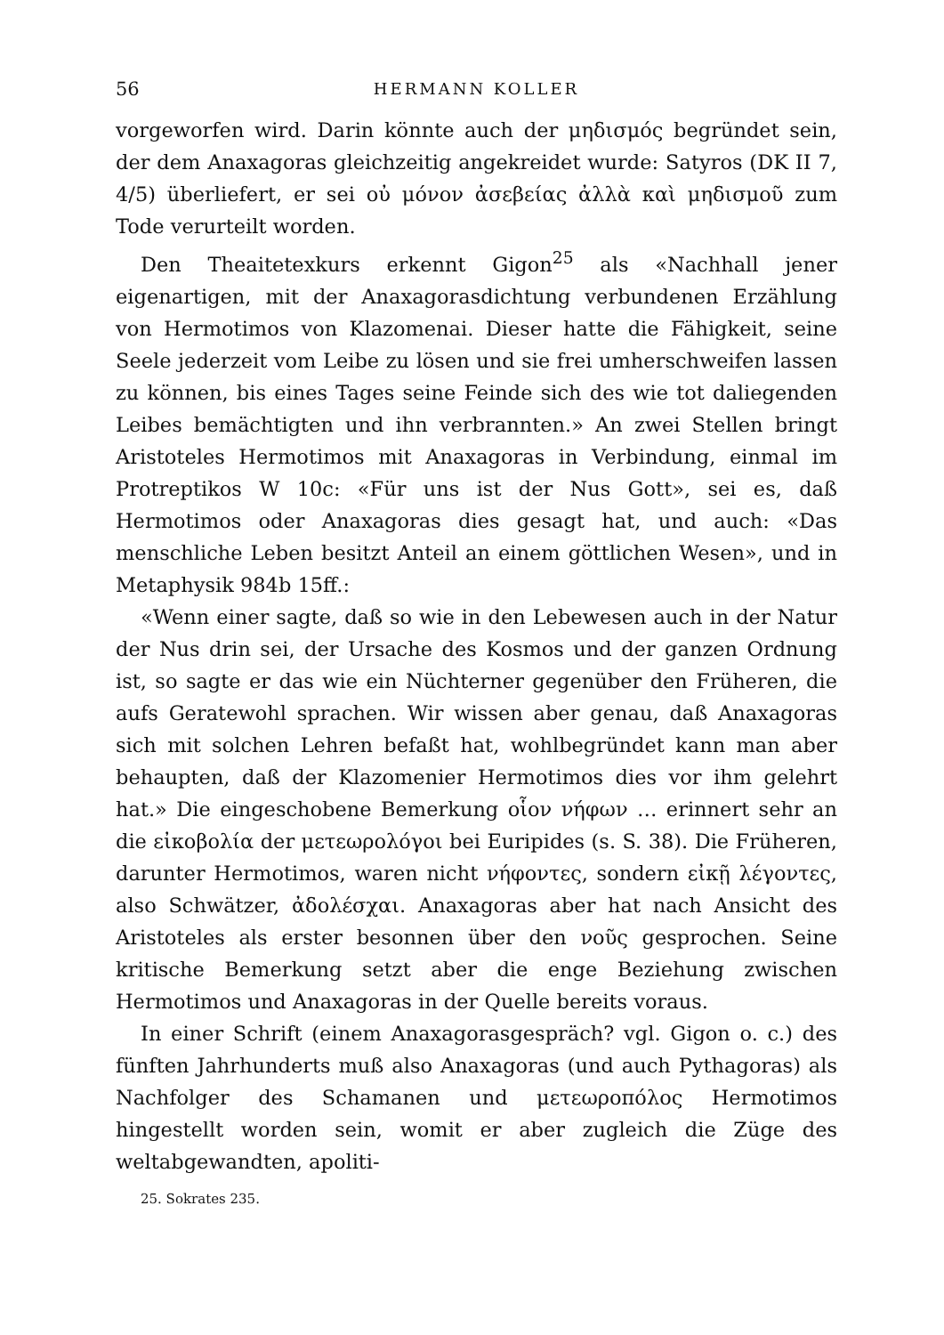56 HERMANN KOLLER
vorgeworfen wird. Darin könnte auch der μηδισμός begründet sein, der dem Anaxagoras gleichzeitig angekreidet wurde: Satyros (DK II 7, 4/5) überliefert, er sei οὐ μόνον ἀσεβείας ἀλλὰ καὶ μηδισμοῦ zum Tode verurteilt worden.
Den Theaitetexkurs erkennt Gigon<sup>25</sup> als «Nachhall jener eigenartigen, mit der Anaxagorasdichtung verbundenen Erzählung von Hermotimos von Klazomenai. Dieser hatte die Fähigkeit, seine Seele jederzeit vom Leibe zu lösen und sie frei umherschweifen lassen zu können, bis eines Tages seine Feinde sich des wie tot daliegenden Leibes bemächtigten und ihn verbrannten.» An zwei Stellen bringt Aristoteles Hermotimos mit Anaxagoras in Verbindung, einmal im Protreptikos W 10c: «Für uns ist der Nus Gott», sei es, daß Hermotimos oder Anaxagoras dies gesagt hat, und auch: «Das menschliche Leben besitzt Anteil an einem göttlichen Wesen», und in Metaphysik 984b 15ff.:
«Wenn einer sagte, daß so wie in den Lebewesen auch in der Natur der Nus drin sei, der Ursache des Kosmos und der ganzen Ordnung ist, so sagte er das wie ein Nüchterner gegenüber den Früheren, die aufs Geratewohl sprachen. Wir wissen aber genau, daß Anaxagoras sich mit solchen Lehren befaßt hat, wohlbegründet kann man aber behaupten, daß der Klazomenier Hermotimos dies vor ihm gelehrt hat.» Die eingeschobene Bemerkung οἷον νήφων … erinnert sehr an die εἰκοβολία der μετεωρολόγοι bei Euripides (s. S. 38). Die Früheren, darunter Hermotimos, waren nicht νήφοντες, sondern εἰκῇ λέγοντες, also Schwätzer, ἀδολέσχαι. Anaxagoras aber hat nach Ansicht des Aristoteles als erster besonnen über den νοῦς gesprochen. Seine kritische Bemerkung setzt aber die enge Beziehung zwischen Hermotimos und Anaxagoras in der Quelle bereits voraus.
In einer Schrift (einem Anaxagorasgespräch? vgl. Gigon o. c.) des fünften Jahrhunderts muß also Anaxagoras (und auch Pythagoras) als Nachfolger des Schamanen und μετεωροπόλος Hermotimos hingestellt worden sein, womit er aber zugleich die Züge des weltabgewandten, apoliti-
25. Sokrates 235.